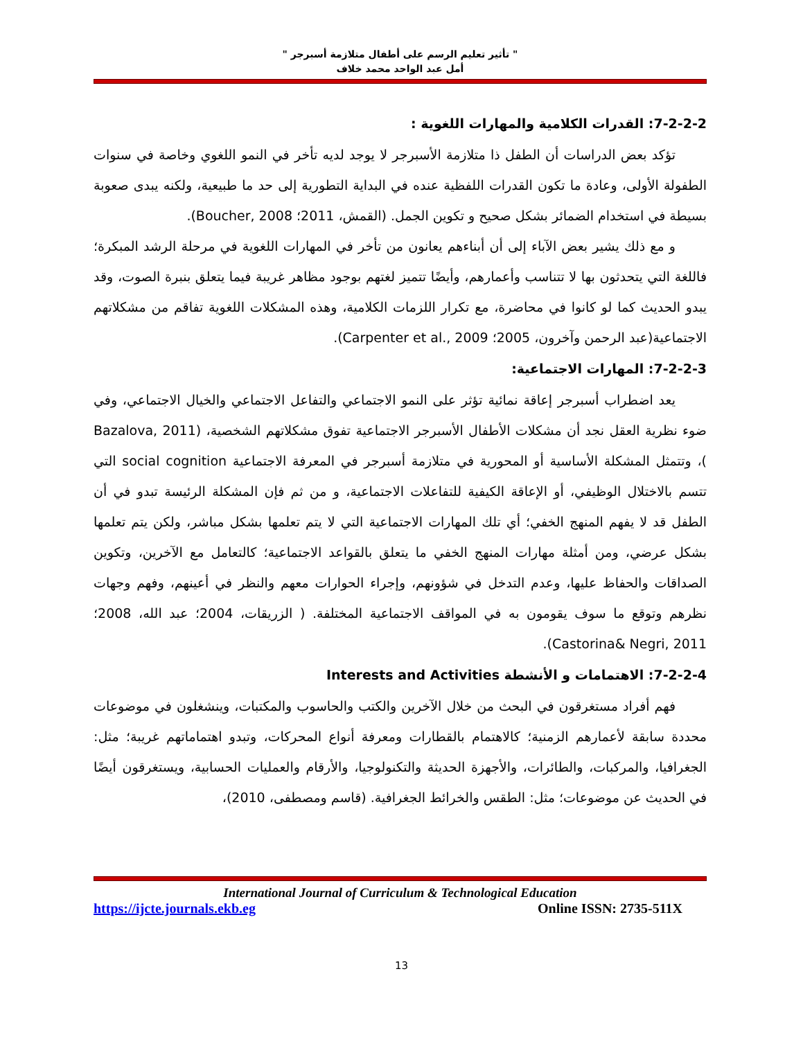" تأثير تعليم الرسم على أطفال متلازمة أسبرجر "
أمل عبد الواحد محمد خلاف
7-2-2-2: القدرات الكلامية والمهارات اللغوية :
تؤكد بعض الدراسات أن الطفل ذا متلازمة الأسبرجر لا يوجد لديه تأخر في النمو اللغوي وخاصة في سنوات الطفولة الأولى، وعادة ما تكون القدرات اللفظية عنده في البداية التطورية إلى حد ما طبيعية، ولكنه يبدى صعوبة بسيطة في استخدام الضمائر بشكل صحيح و تكوين الجمل. (القمش، 2011؛ Boucher, 2008).
و مع ذلك يشير بعض الآباء إلى أن أبناءهم يعانون من تأخر في المهارات اللغوية في مرحلة الرشد المبكرة؛ فاللغة التي يتحدثون بها لا تتناسب وأعمارهم، وأيضًا تتميز لغتهم بوجود مظاهر غريبة فيما يتعلق بنبرة الصوت، وقد يبدو الحديث كما لو كانوا في محاضرة، مع تكرار اللزمات الكلامية، وهذه المشكلات اللغوية تفاقم من مشكلاتهم الاجتماعية(عبد الرحمن وآخرون، 2005؛ Carpenter et al., 2009).
7-2-2-3: المهارات الاجتماعية:
يعد اضطراب أسبرجر إعاقة نمائية تؤثر على النمو الاجتماعي والتفاعل الاجتماعي والخيال الاجتماعي، وفي ضوء نظرية العقل نجد أن مشكلات الأطفال الأسبرجر الاجتماعية تفوق مشكلاتهم الشخصية، (Bazalova, 2011 )، وتتمثل المشكلة الأساسية أو المحورية في متلازمة أسبرجر في المعرفة الاجتماعية social cognition التي تتسم بالاختلال الوظيفي، أو الإعاقة الكيفية للتفاعلات الاجتماعية، و من ثم فإن المشكلة الرئيسة تبدو في أن الطفل قد لا يفهم المنهج الخفي؛ أي تلك المهارات الاجتماعية التي لا يتم تعلمها بشكل مباشر، ولكن يتم تعلمها بشكل عرضي، ومن أمثلة مهارات المنهج الخفي ما يتعلق بالقواعد الاجتماعية؛ كالتعامل مع الآخرين، وتكوين الصداقات والحفاظ عليها، وعدم التدخل في شؤونهم، وإجراء الحوارات معهم والنظر في أعينهم، وفهم وجهات نظرهم وتوقع ما سوف يقومون به في المواقف الاجتماعية المختلفة. ( الزريقات، 2004؛ عبد الله، 2008؛ Castorina& Negri, 2011).
7-2-2-4: الاهتمامات و الأنشطة Interests and Activities
فهم أفراد مستغرقون في البحث من خلال الآخرين والكتب والحاسوب والمكتبات، وينشغلون في موضوعات محددة سابقة لأعمارهم الزمنية؛ كالاهتمام بالقطارات ومعرفة أنواع المحركات، وتبدو اهتماماتهم غريبة؛ مثل: الجغرافيا، والمركبات، والطائرات، والأجهزة الحديثة والتكنولوجيا، والأرقام والعمليات الحسابية، ويستغرقون أيضًا في الحديث عن موضوعات؛ مثل: الطقس والخرائط الجغرافية. (قاسم ومصطفى، 2010)،
International Journal of Curriculum & Technological Education
https://ijcte.journals.ekb.eg Online ISSN: 2735-511X
13